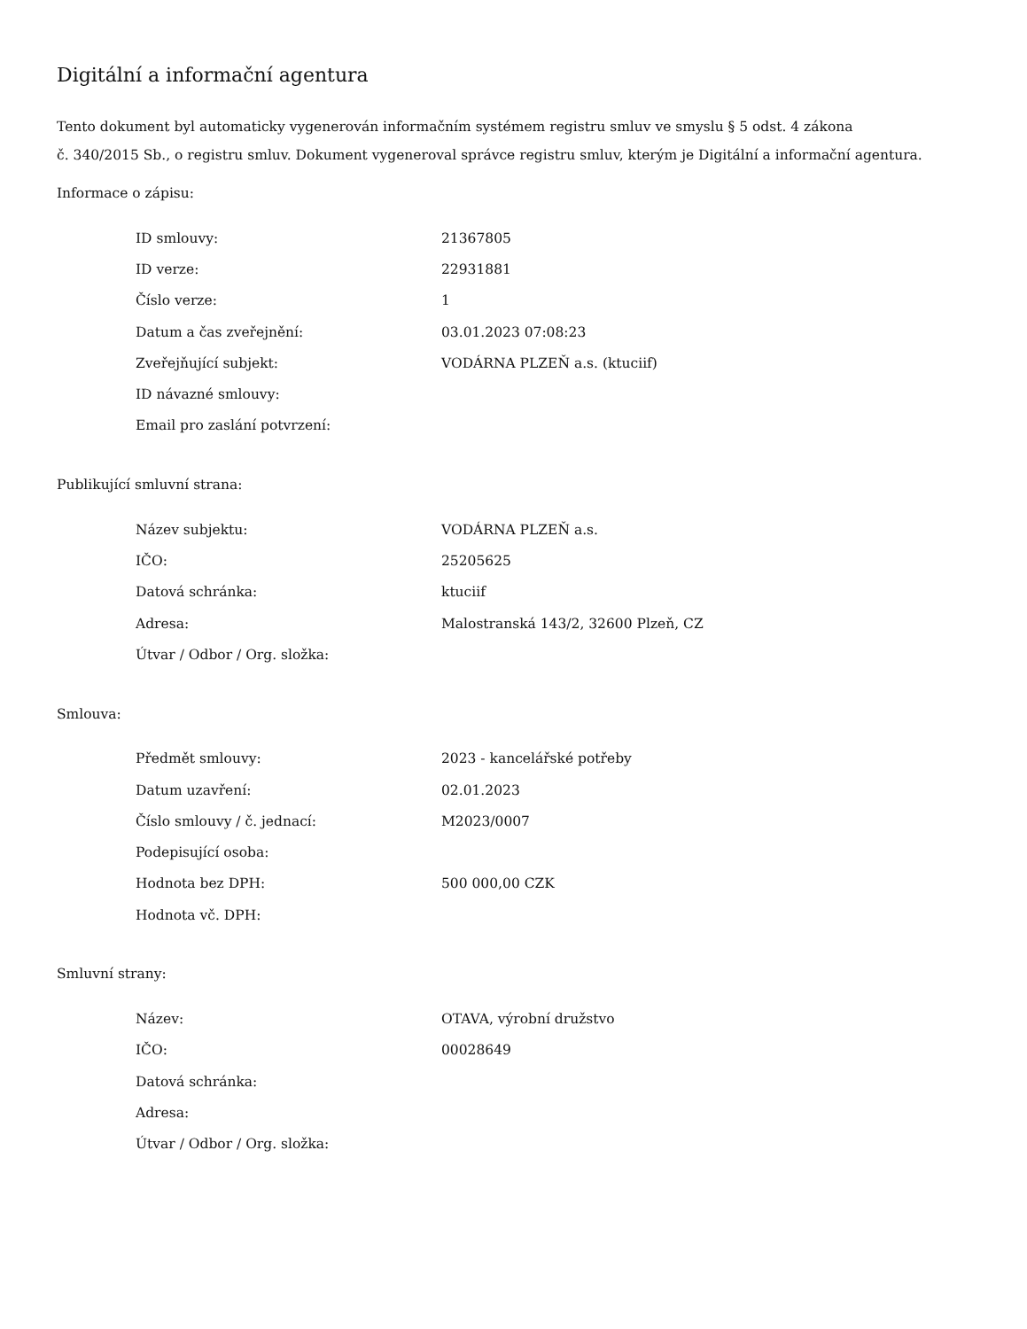Digitální a informační agentura
Tento dokument byl automaticky vygenerován informačním systémem registru smluv ve smyslu § 5 odst. 4 zákona
č. 340/2015 Sb., o registru smluv. Dokument vygeneroval správce registru smluv, kterým je Digitální a informační agentura.
Informace o zápisu:
| ID smlouvy: | 21367805 |
| ID verze: | 22931881 |
| Číslo verze: | 1 |
| Datum a čas zveřejnění: | 03.01.2023 07:08:23 |
| Zveřejňující subjekt: | VODÁRNA PLZEŇ a.s. (ktuciif) |
| ID návazné smlouvy: | |
| Email pro zaslání potvrzení: | |
Publikující smluvní strana:
| Název subjektu: | VODÁRNA PLZEŇ a.s. |
| IČO: | 25205625 |
| Datová schránka: | ktuciif |
| Adresa: | Malostranská 143/2, 32600 Plzeň, CZ |
| Útvar / Odbor / Org. složka: | |
Smlouva:
| Předmět smlouvy: | 2023 - kancelářské potřeby |
| Datum uzavření: | 02.01.2023 |
| Číslo smlouvy / č. jednací: | M2023/0007 |
| Podepisující osoba: | |
| Hodnota bez DPH: | 500 000,00 CZK |
| Hodnota vč. DPH: | |
Smluvní strany:
| Název: | OTAVA, výrobní družstvo |
| IČO: | 00028649 |
| Datová schránka: | |
| Adresa: | |
| Útvar / Odbor / Org. složka: | |